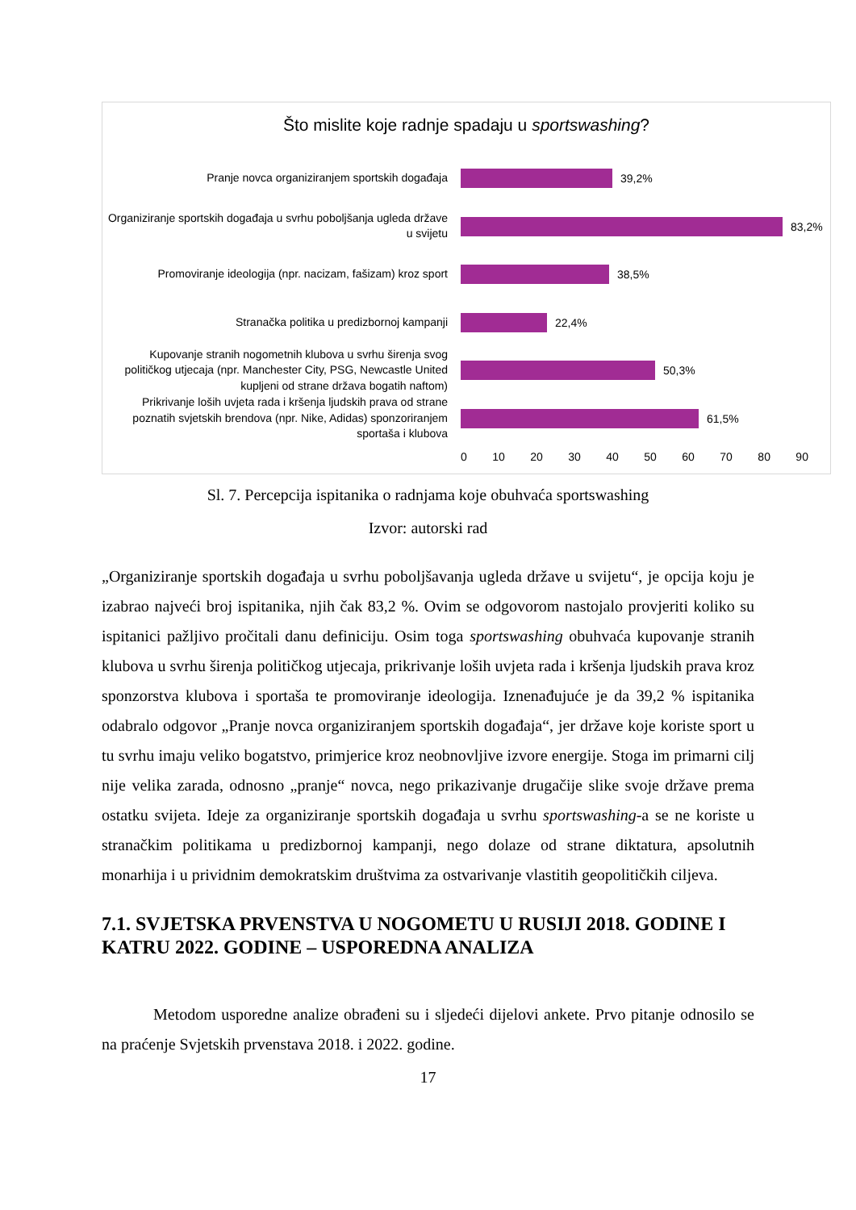Što mislite koje radnje spadaju u sportswashing?
Pranje novca organiziranjem sportskih događaja
39,2%
Organiziranje sportskih događaja u svrhu poboljšanja ugleda države u svijetu
83,2%
Promoviranje ideologija (npr. nacizam, fašizam) kroz sport
38,5%
Stranačka politika u predizbornoj kampanji
22,4%
Kupovanje stranih nogometnih klubova u svrhu širenja svog političkog utjecaja (npr. Manchester City, PSG, Newcastle United kupljeni od strane država bogatih naftom)
50,3%
Prikrivanje loših uvjeta rada i kršenja ljudskih prava od strane poznatih svjetskih brendova (npr. Nike, Adidas) sponzoriranjem sportaša i klubova
61,5%
0 10 20 30 40 50 60 70 80 90
Sl. 7. Percepcija ispitanika o radnjama koje obuhvaća sportswashing
Izvor: autorski rad
„Organiziranje sportskih događaja u svrhu poboljšavanja ugleda države u svijetu“, je opcija koju je izabrao najveći broj ispitanika, njih čak 83,2 %. Ovim se odgovorom nastojalo provjeriti koliko su ispitanici pažljivo pročitali danu definiciju. Osim toga sportswashing obuhvaća kupovanje stranih klubova u svrhu širenja političkog utjecaja, prikrivanje loših uvjeta rada i kršenja ljudskih prava kroz sponzorstva klubova i sportaša te promoviranje ideologija. Iznenađujuće je da 39,2 % ispitanika odabralo odgovor „Pranje novca organiziranjem sportskih događaja“, jer države koje koriste sport u tu svrhu imaju veliko bogatstvo, primjerice kroz neobnovljive izvore energije. Stoga im primarni cilj nije velika zarada, odnosno „pranje“ novca, nego prikazivanje drugačije slike svoje države prema ostatku svijeta. Ideje za organiziranje sportskih događaja u svrhu sportswashing-a se ne koriste u stranačkim politikama u predizbornoj kampanji, nego dolaze od strane diktatura, apsolutnih monarhija i u prividnim demokratskim društvima za ostvarivanje vlastitih geopolitičkih ciljeva.
7.1. SVJETSKA PRVENSTVA U NOGOMETU U RUSIJI 2018. GODINE I KATRU 2022. GODINE – USPOREDNA ANALIZA
Metodom usporedne analize obrađeni su i sljedeći dijelovi ankete. Prvo pitanje odnosilo se na praćenje Svjetskih prvenstava 2018. i 2022. godine.
17